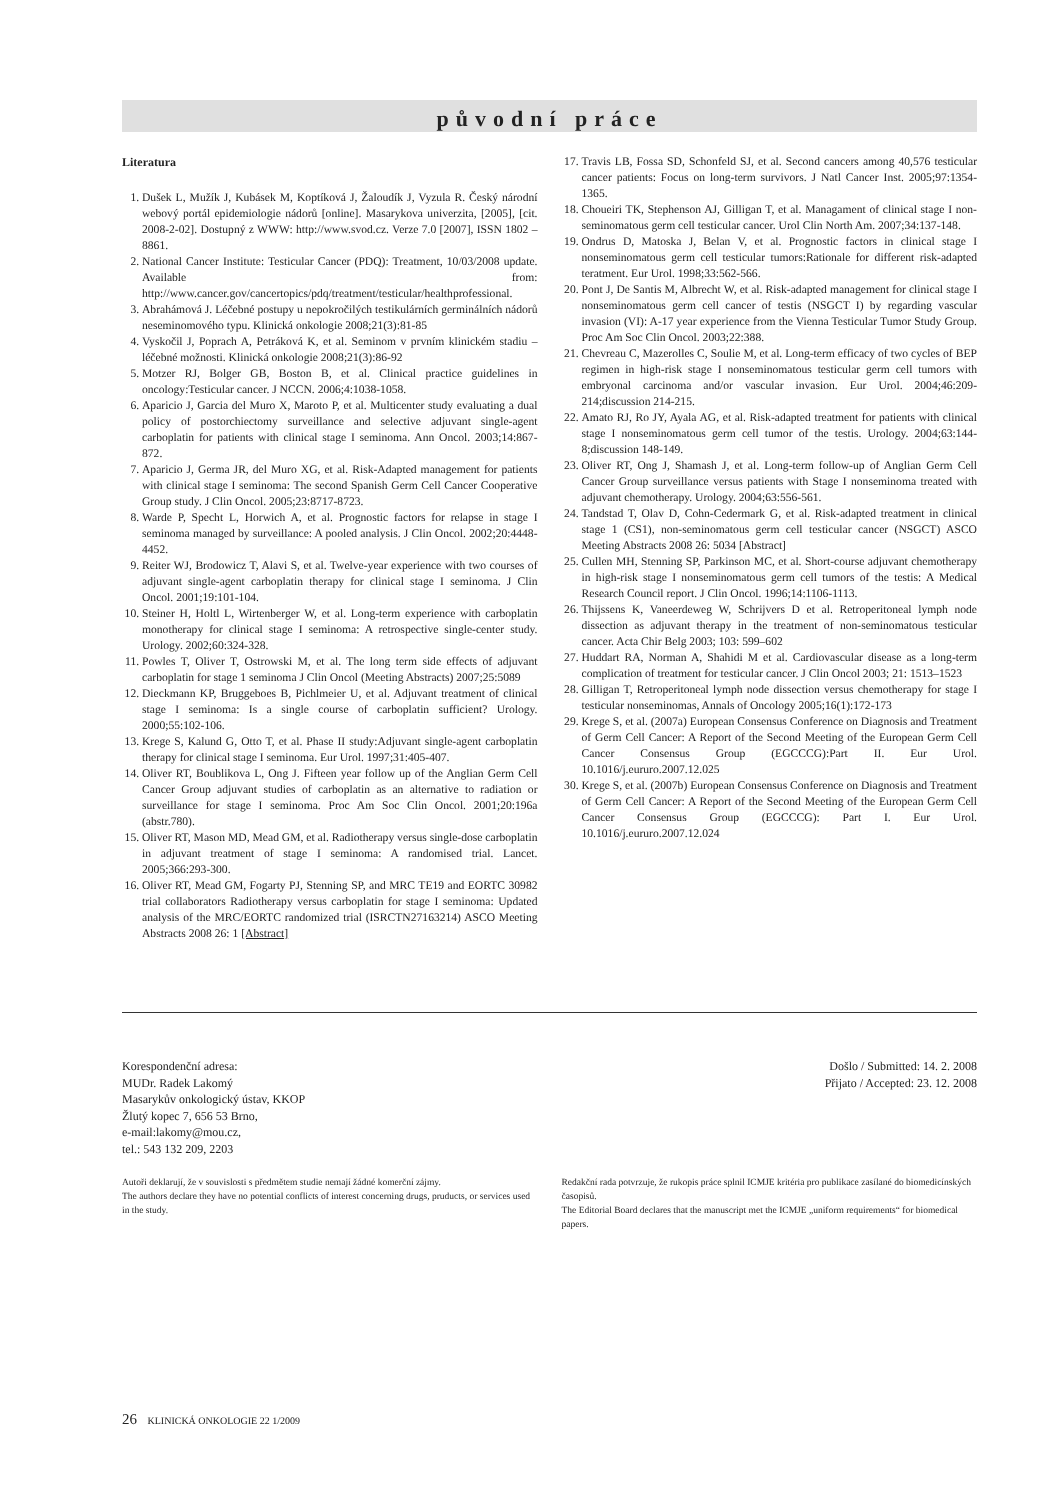původní práce
Literatura
1. Dušek L, Mužík J, Kubásek M, Koptíková J, Žaloudík J, Vyzula R. Český národní webový portál epidemiologie nádorů [online]. Masarykova univerzita, [2005], [cit. 2008-2-02]. Dostupný z WWW: http://www.svod.cz. Verze 7.0 [2007], ISSN 1802 – 8861.
2. National Cancer Institute: Testicular Cancer (PDQ): Treatment, 10/03/2008 update. Available from: http://www.cancer.gov/cancertopics/pdq/treatment/testicular/healthprofessional.
3. Abrahámová J. Léčebné postupy u nepokročilých testikulárních germinálních nádorů neseminomového typu. Klinická onkologie 2008;21(3):81-85
4. Vyskočil J, Poprach A, Petráková K, et al. Seminom v prvním klinickém stadiu – léčebné možnosti. Klinická onkologie 2008;21(3):86-92
5. Motzer RJ, Bolger GB, Boston B, et al. Clinical practice guidelines in oncology:Testicular cancer. J NCCN. 2006;4:1038-1058.
6. Aparicio J, Garcia del Muro X, Maroto P, et al. Multicenter study evaluating a dual policy of postorchiectomy surveillance and selective adjuvant single-agent carboplatin for patients with clinical stage I seminoma. Ann Oncol. 2003;14:867-872.
7. Aparicio J, Germa JR, del Muro XG, et al. Risk-Adapted management for patients with clinical stage I seminoma: The second Spanish Germ Cell Cancer Cooperative Group study. J Clin Oncol. 2005;23:8717-8723.
8. Warde P, Specht L, Horwich A, et al. Prognostic factors for relapse in stage I seminoma managed by surveillance: A pooled analysis. J Clin Oncol. 2002;20:4448-4452.
9. Reiter WJ, Brodowicz T, Alavi S, et al. Twelve-year experience with two courses of adjuvant single-agent carboplatin therapy for clinical stage I seminoma. J Clin Oncol. 2001;19:101-104.
10. Steiner H, Holtl L, Wirtenberger W, et al. Long-term experience with carboplatin monotherapy for clinical stage I seminoma: A retrospective single-center study. Urology. 2002;60:324-328.
11. Powles T, Oliver T, Ostrowski M, et al. The long term side effects of adjuvant carboplatin for stage 1 seminoma J Clin Oncol (Meeting Abstracts) 2007;25:5089
12. Dieckmann KP, Bruggeboes B, Pichlmeier U, et al. Adjuvant treatment of clinical stage I seminoma: Is a single course of carboplatin sufficient? Urology. 2000;55:102-106.
13. Krege S, Kalund G, Otto T, et al. Phase II study:Adjuvant single-agent carboplatin therapy for clinical stage I seminoma. Eur Urol. 1997;31:405-407.
14. Oliver RT, Boublikova L, Ong J. Fifteen year follow up of the Anglian Germ Cell Cancer Group adjuvant studies of carboplatin as an alternative to radiation or surveillance for stage I seminoma. Proc Am Soc Clin Oncol. 2001;20:196a (abstr.780).
15. Oliver RT, Mason MD, Mead GM, et al. Radiotherapy versus single-dose carboplatin in adjuvant treatment of stage I seminoma: A randomised trial. Lancet. 2005;366:293-300.
16. Oliver RT, Mead GM, Fogarty PJ, Stenning SP, and MRC TE19 and EORTC 30982 trial collaborators Radiotherapy versus carboplatin for stage I seminoma: Updated analysis of the MRC/EORTC randomized trial (ISRCTN27163214) ASCO Meeting Abstracts 2008 26: 1 [Abstract]
17. Travis LB, Fossa SD, Schonfeld SJ, et al. Second cancers among 40,576 testicular cancer patients: Focus on long-term survivors. J Natl Cancer Inst. 2005;97:1354-1365.
18. Choueiri TK, Stephenson AJ, Gilligan T, et al. Managament of clinical stage I non-seminomatous germ cell testicular cancer. Urol Clin North Am. 2007;34:137-148.
19. Ondrus D, Matoska J, Belan V, et al. Prognostic factors in clinical stage I nonseminomatous germ cell testicular tumors:Rationale for different risk-adapted teratment. Eur Urol. 1998;33:562-566.
20. Pont J, De Santis M, Albrecht W, et al. Risk-adapted management for clinical stage I nonseminomatous germ cell cancer of testis (NSGCT I) by regarding vascular invasion (VI): A-17 year experience from the Vienna Testicular Tumor Study Group. Proc Am Soc Clin Oncol. 2003;22:388.
21. Chevreau C, Mazerolles C, Soulie M, et al. Long-term efficacy of two cycles of BEP regimen in high-risk stage I nonseminomatous testicular germ cell tumors with embryonal carcinoma and/or vascular invasion. Eur Urol. 2004;46:209-214;discussion 214-215.
22. Amato RJ, Ro JY, Ayala AG, et al. Risk-adapted treatment for patients with clinical stage I nonseminomatous germ cell tumor of the testis. Urology. 2004;63:144-8;discussion 148-149.
23. Oliver RT, Ong J, Shamash J, et al. Long-term follow-up of Anglian Germ Cell Cancer Group surveillance versus patients with Stage I nonseminoma treated with adjuvant chemotherapy. Urology. 2004;63:556-561.
24. Tandstad T, Olav D, Cohn-Cedermark G, et al. Risk-adapted treatment in clinical stage 1 (CS1), non-seminomatous germ cell testicular cancer (NSGCT) ASCO Meeting Abstracts 2008 26: 5034 [Abstract]
25. Cullen MH, Stenning SP, Parkinson MC, et al. Short-course adjuvant chemotherapy in high-risk stage I nonseminomatous germ cell tumors of the testis: A Medical Research Council report. J Clin Oncol. 1996;14:1106-1113.
26. Thijssens K, Vaneerdeweg W, Schrijvers D et al. Retroperitoneal lymph node dissection as adjuvant therapy in the treatment of non-seminomatous testicular cancer. Acta Chir Belg 2003; 103: 599–602
27. Huddart RA, Norman A, Shahidi M et al. Cardiovascular disease as a long-term complication of treatment for testicular cancer. J Clin Oncol 2003; 21: 1513–1523
28. Gilligan T, Retroperitoneal lymph node dissection versus chemotherapy for stage I testicular nonseminomas, Annals of Oncology 2005;16(1):172-173
29. Krege S, et al. (2007a) European Consensus Conference on Diagnosis and Treatment of Germ Cell Cancer: A Report of the Second Meeting of the European Germ Cell Cancer Consensus Group (EGCCCG):Part II. Eur Urol. 10.1016/j.eururo.2007.12.025
30. Krege S, et al. (2007b) European Consensus Conference on Diagnosis and Treatment of Germ Cell Cancer: A Report of the Second Meeting of the European Germ Cell Cancer Consensus Group (EGCCCG): Part I. Eur Urol. 10.1016/j.eururo.2007.12.024
Korespondenční adresa:
MUDr. Radek Lakomý
Masarykův onkologický ústav, KKOP
Žlutý kopec 7, 656 53 Brno,
e-mail:lakomy@mou.cz,
tel.: 543 132 209, 2203
Došlo / Submitted: 14. 2. 2008
Přijato / Accepted: 23. 12. 2008
Autoři deklarují, že v souvislosti s předmětem studie nemají žádné komerční zájmy.
The authors declare they have no potential conflicts of interest concerning drugs, pruducts, or services used in the study.
Redakční rada potvrzuje, že rukopis práce splnil ICMJE kritéria pro publikace zasílané do biomedicínských časopisů.
The Editorial Board declares that the manuscript met the ICMJE „uniform requirements“ for biomedical papers.
26 KLINICKÁ ONKOLOGIE 22 1/2009